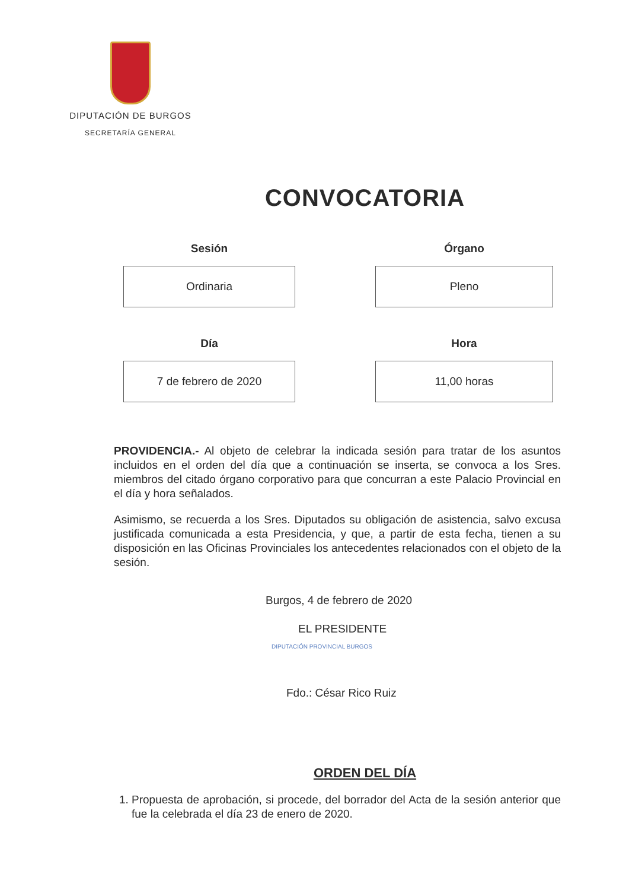DIPUTACIÓN DE BURGOS
SECRETARÍA GENERAL
CONVOCATORIA
Sesión
Ordinaria
Órgano
Pleno
Día
7 de febrero de 2020
Hora
11,00 horas
PROVIDENCIA.- Al objeto de celebrar la indicada sesión para tratar de los asuntos incluidos en el orden del día que a continuación se inserta, se convoca a los Sres. miembros del citado órgano corporativo para que concurran a este Palacio Provincial en el día y hora señalados.
Asimismo, se recuerda a los Sres. Diputados su obligación de asistencia, salvo excusa justificada comunicada a esta Presidencia, y que, a partir de esta fecha, tienen a su disposición en las Oficinas Provinciales los antecedentes relacionados con el objeto de la sesión.
Burgos, 4 de febrero de 2020
EL PRESIDENTE
DIPUTACIÓN PROVINCIAL BURGOS
Fdo.: César Rico Ruiz
ORDEN DEL DÍA
1. Propuesta de aprobación, si procede, del borrador del Acta de la sesión anterior que fue la celebrada el día 23 de enero de 2020.